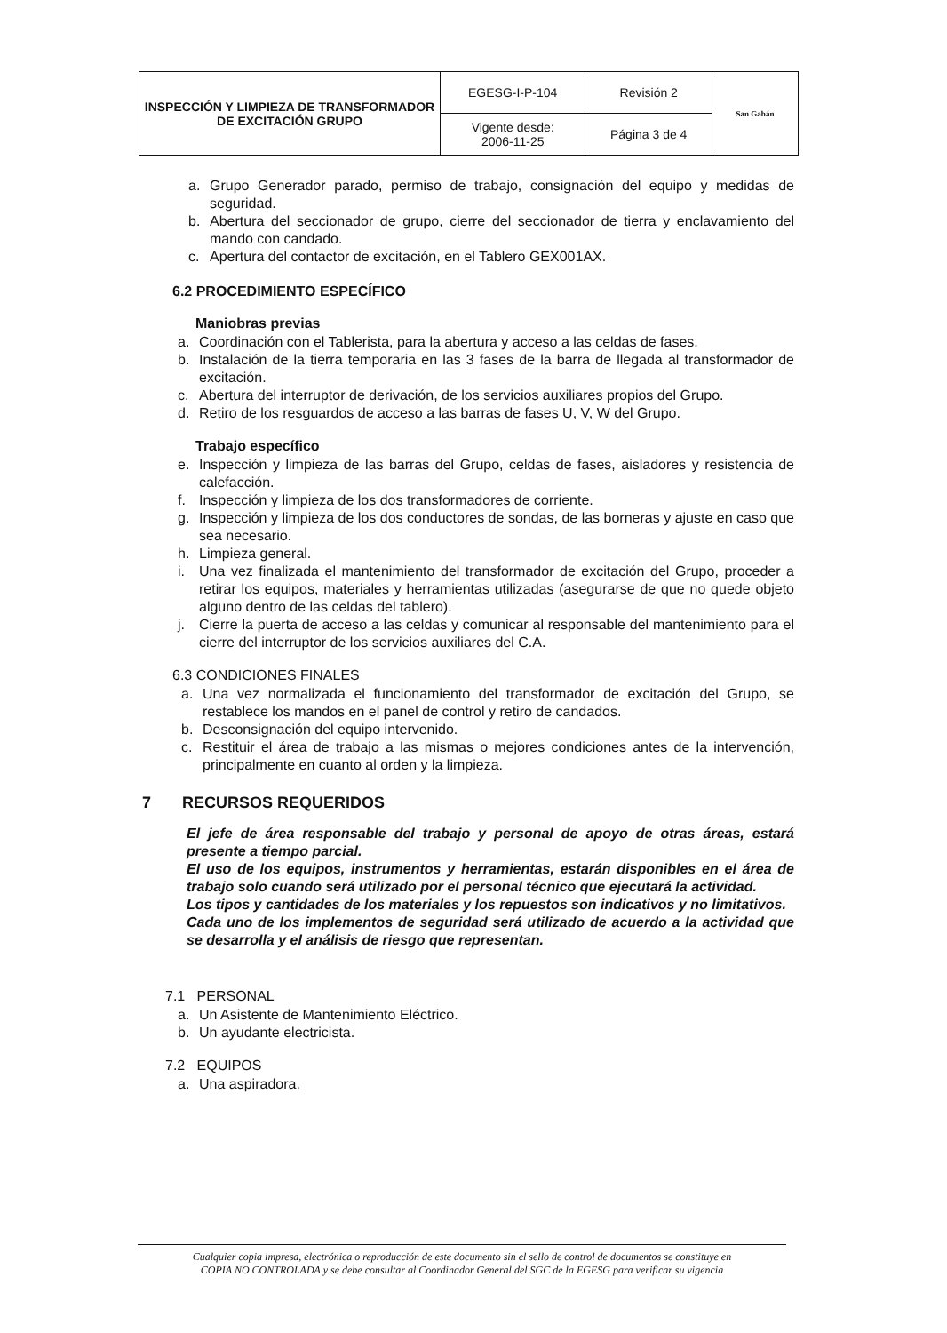| INSPECCIÓN Y LIMPIEZA DE TRANSFORMADOR DE EXCITACIÓN GRUPO | EGESG-I-P-104 | Revisión 2 | San Gabán |
| | Vigente desde: 2006-11-25 | Página 3 de 4 | |
a. Grupo Generador parado, permiso de trabajo, consignación del equipo y medidas de seguridad.
b. Abertura del seccionador de grupo, cierre del seccionador de tierra y enclavamiento del mando con candado.
c. Apertura del contactor de excitación, en el Tablero GEX001AX.
6.2 PROCEDIMIENTO ESPECÍFICO
Maniobras previas
a. Coordinación con el Tablerista, para la abertura y acceso a las celdas de fases.
b. Instalación de la tierra temporaria en las 3 fases de la barra de llegada al transformador de excitación.
c. Abertura del interruptor de derivación, de los servicios auxiliares propios del Grupo.
d. Retiro de los resguardos de acceso a las barras de fases U, V, W del Grupo.
Trabajo específico
e. Inspección y limpieza de las barras del Grupo, celdas de fases, aisladores y resistencia de calefacción.
f. Inspección y limpieza de los dos transformadores de corriente.
g. Inspección y limpieza de los dos conductores de sondas, de las borneras y ajuste en caso que sea necesario.
h. Limpieza general.
i. Una vez finalizada el mantenimiento del transformador de excitación del Grupo, proceder a retirar los equipos, materiales y herramientas utilizadas (asegurarse de que no quede objeto alguno dentro de las celdas del tablero).
j. Cierre la puerta de acceso a las celdas y comunicar al responsable del mantenimiento para el cierre del interruptor de los servicios auxiliares del C.A.
6.3 CONDICIONES FINALES
a. Una vez normalizada el funcionamiento del transformador de excitación del Grupo, se restablece los mandos en el panel de control y retiro de candados.
b. Desconsignación del equipo intervenido.
c. Restituir el área de trabajo a las mismas o mejores condiciones antes de la intervención, principalmente en cuanto al orden y la limpieza.
7 RECURSOS REQUERIDOS
El jefe de área responsable del trabajo y personal de apoyo de otras áreas, estará presente a tiempo parcial.
El uso de los equipos, instrumentos y herramientas, estarán disponibles en el área de trabajo solo cuando será utilizado por el personal técnico que ejecutará la actividad.
Los tipos y cantidades de los materiales y los repuestos son indicativos y no limitativos.
Cada uno de los implementos de seguridad será utilizado de acuerdo a la actividad que se desarrolla y el análisis de riesgo que representan.
7.1 PERSONAL
a. Un Asistente de Mantenimiento Eléctrico.
b. Un ayudante electricista.
7.2 EQUIPOS
a. Una aspiradora.
Cualquier copia impresa, electrónica o reproducción de este documento sin el sello de control de documentos se constituye en
COPIA NO CONTROLADA y se debe consultar al Coordinador General del SGC de la EGESG para verificar su vigencia